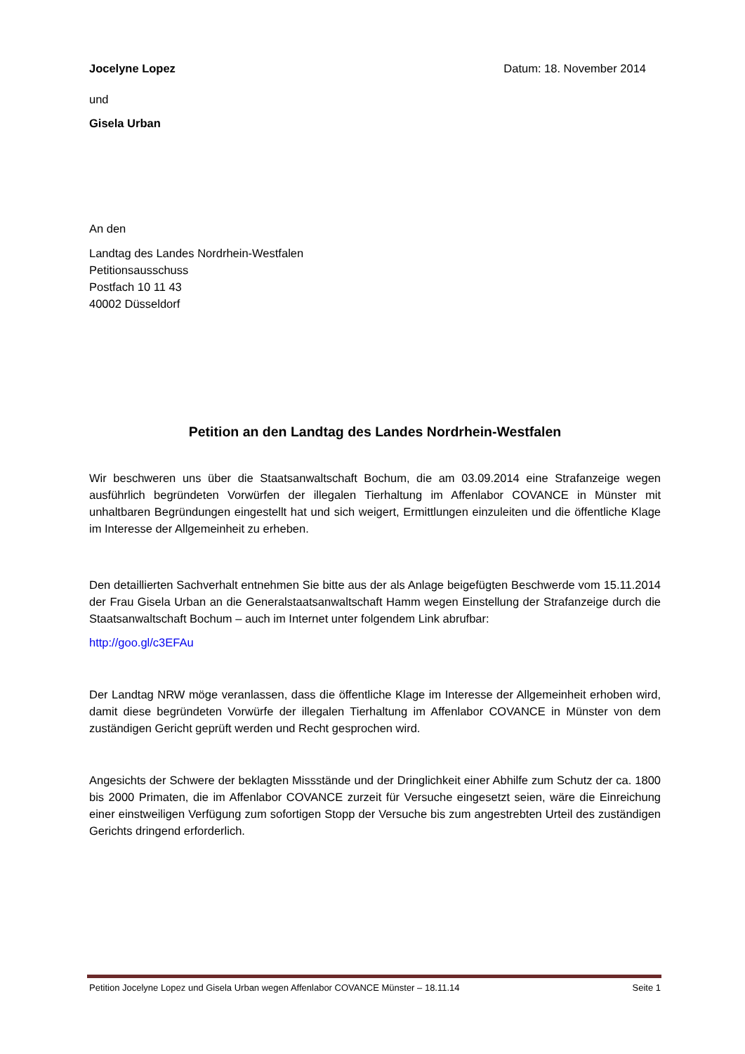Jocelyne Lopez Datum: 18. November 2014
und
Gisela Urban
An den
Landtag des Landes Nordrhein-Westfalen
Petitionsausschuss
Postfach 10 11 43
40002 Düsseldorf
Petition an den Landtag des Landes Nordrhein-Westfalen
Wir beschweren uns über die Staatsanwaltschaft Bochum, die am 03.09.2014 eine Strafanzeige wegen ausführlich begründeten Vorwürfen der illegalen Tierhaltung im Affenlabor COVANCE in Münster mit unhaltbaren Begründungen eingestellt hat und sich weigert, Ermittlungen einzuleiten und die öffentliche Klage im Interesse der Allgemeinheit zu erheben.
Den detaillierten Sachverhalt entnehmen Sie bitte aus der als Anlage beigefügten Beschwerde vom 15.11.2014 der Frau Gisela Urban an die Generalstaatsanwaltschaft Hamm wegen Einstellung der Strafanzeige durch die Staatsanwaltschaft Bochum – auch im Internet unter folgendem Link abrufbar:
http://goo.gl/c3EFAu
Der Landtag NRW möge veranlassen, dass die öffentliche Klage im Interesse der Allgemeinheit erhoben wird, damit diese begründeten Vorwürfe der illegalen Tierhaltung im Affenlabor COVANCE in Münster von dem zuständigen Gericht geprüft werden und Recht gesprochen wird.
Angesichts der Schwere der beklagten Missstände und der Dringlichkeit einer Abhilfe zum Schutz der ca. 1800 bis 2000 Primaten, die im Affenlabor COVANCE zurzeit für Versuche eingesetzt seien, wäre die Einreichung einer einstweiligen Verfügung zum sofortigen Stopp der Versuche bis zum angestrebten Urteil des zuständigen Gerichts dringend erforderlich.
Petition Jocelyne Lopez und Gisela Urban wegen Affenlabor COVANCE Münster – 18.11.14 Seite 1